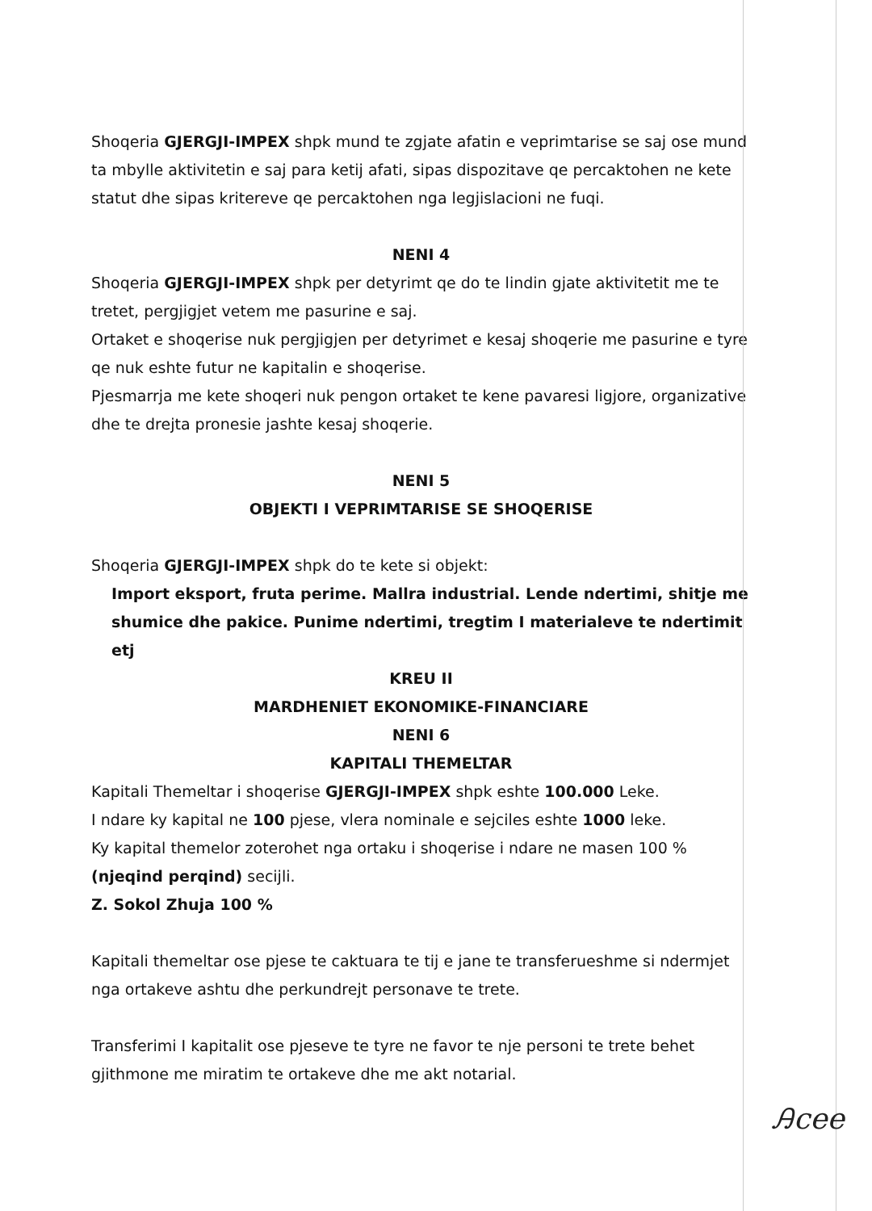Shoqeria GJERGJI-IMPEX shpk mund te zgjate afatin e veprimtarise se saj ose mund ta mbylle aktivitetin e saj para ketij afati, sipas dispozitave qe percaktohen ne kete statut dhe sipas kritereve qe percaktohen nga legjislacioni ne fuqi.
NENI 4
Shoqeria GJERGJI-IMPEX shpk per detyrimt qe do te lindin gjate aktivitetit me te tretet, pergjigjet vetem me pasurine e saj.
Ortaket e shoqerise nuk pergjigjen per detyrimet e kesaj shoqerie me pasurine e tyre qe nuk eshte futur ne kapitalin e shoqerise.
Pjesmarrja me kete shoqeri nuk pengon ortaket te kene pavaresi ligjore, organizative dhe te drejta pronesie jashte kesaj shoqerie.
NENI 5
OBJEKTI I VEPRIMTARISE SE SHOQERISE
Shoqeria GJERGJI-IMPEX shpk do te kete si objekt:
Import eksport, fruta perime. Mallra industrial. Lende ndertimi, shitje me shumice dhe pakice. Punime ndertimi, tregtim I materialeve te ndertimit etj
KREU II
MARDHENIET EKONOMIKE-FINANCIARE
NENI 6
KAPITALI THEMELTAR
Kapitali Themeltar i shoqerise GJERGJI-IMPEX shpk eshte 100.000 Leke.
I ndare ky kapital ne 100 pjese, vlera nominale e sejciles eshte 1000 leke.
Ky kapital themelor zoterohet nga ortaku i shoqerise i ndare ne masen 100 % (njeqind perqind) secijli.
Z. Sokol Zhuja 100 %
Kapitali themeltar ose pjese te caktuara te tij e jane te transferueshme si ndermjet nga ortakeve ashtu dhe perkundrejt personave te trete.
Transferimi I kapitalit ose pjeseve te tyre ne favor te nje personi te trete behet gjithmone me miratim te ortakeve dhe me akt notarial.
Ꭿcee